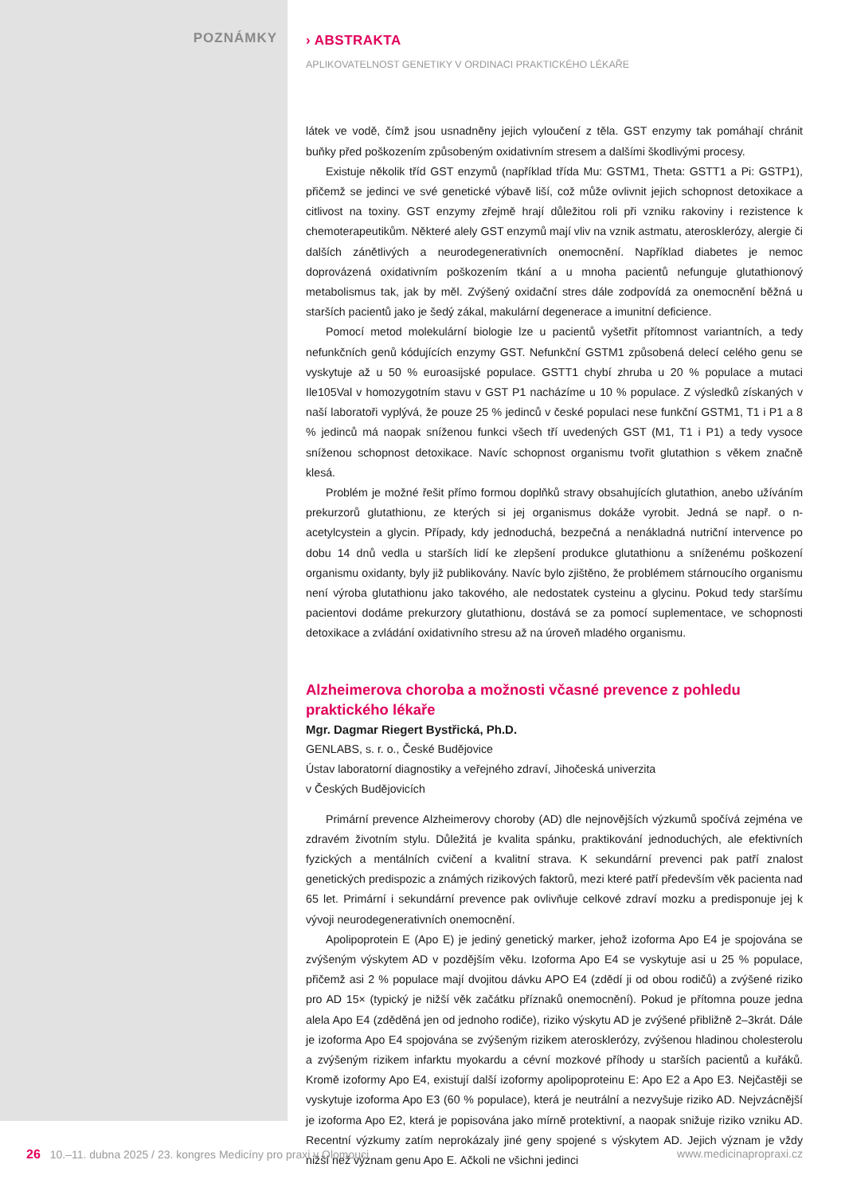POZNÁMKY
› ABSTRAKTA
APLIKOVATELNOST GENETIKY V ORDINACI PRAKTICKÉHO LÉKAŘE
látek ve vodě, čímž jsou usnadněny jejich vyloučení z těla. GST enzymy tak pomáhají chránit buňky před poškozením způsobeným oxidativním stresem a dalšími škodlivými procesy.
Existuje několik tříd GST enzymů (například třída Mu: GSTM1, Theta: GSTT1 a Pi: GSTP1), přičemž se jedinci ve své genetické výbavě liší, což může ovlivnit jejich schopnost detoxikace a citlivost na toxiny. GST enzymy zřejmě hrají důležitou roli při vzniku rakoviny i rezistence k chemoterapeutikům. Některé alely GST enzymů mají vliv na vznik astmatu, aterosklerózy, alergie či dalších zánětlivých a neurodegenerativních onemocnění. Například diabetes je nemoc doprovázená oxidativním poškozením tkání a u mnoha pacientů nefunguje glutathionový metabolismus tak, jak by měl. Zvýšený oxidační stres dále zodpovídá za onemocnění běžná u starších pacientů jako je šedý zákal, makulární degenerace a imunitní deficience.
Pomocí metod molekulární biologie lze u pacientů vyšetřit přítomnost variantních, a tedy nefunkčních genů kódujících enzymy GST. Nefunkční GSTM1 způsobená delecí celého genu se vyskytuje až u 50 % euroasijské populace. GSTT1 chybí zhruba u 20 % populace a mutaci Ile105Val v homozygotním stavu v GST P1 nacházíme u 10 % populace. Z výsledků získaných v naší laboratoři vyplývá, že pouze 25 % jedinců v české populaci nese funkční GSTM1, T1 i P1 a 8 % jedinců má naopak sníženou funkci všech tří uvedených GST (M1, T1 i P1) a tedy vysoce sníženou schopnost detoxikace. Navíc schopnost organismu tvořit glutathion s věkem značně klesá.
Problém je možné řešit přímo formou doplňků stravy obsahujících glutathion, anebo užíváním prekurzorů glutathionu, ze kterých si jej organismus dokáže vyrobit. Jedná se např. o n-acetylcystein a glycin. Případy, kdy jednoduchá, bezpečná a nenákladná nutriční intervence po dobu 14 dnů vedla u starších lidí ke zlepšení produkce glutathionu a sníženému poškození organismu oxidanty, byly již publikovány. Navíc bylo zjištěno, že problémem stárnoucího organismu není výroba glutathionu jako takového, ale nedostatek cysteinu a glycinu. Pokud tedy staršímu pacientovi dodáme prekurzory glutathionu, dostává se za pomocí suplementace, ve schopnosti detoxikace a zvládání oxidativního stresu až na úroveň mladého organismu.
Alzheimerova choroba a možnosti včasné prevence z pohledu praktického lékaře
Mgr. Dagmar Riegert Bystřická, Ph.D.
GENLABS, s. r. o., České Budějovice
Ústav laboratorní diagnostiky a veřejného zdraví, Jihočeská univerzita
v Českých Budějovicích
Primární prevence Alzheimerovy choroby (AD) dle nejnovějších výzkumů spočívá zejména ve zdravém životním stylu. Důležitá je kvalita spánku, praktikování jednoduchých, ale efektivních fyzických a mentálních cvičení a kvalitní strava. K sekundární prevenci pak patří znalost genetických predispozic a známých rizikových faktorů, mezi které patří především věk pacienta nad 65 let. Primární i sekundární prevence pak ovlivňuje celkové zdraví mozku a predisponuje jej k vývoji neurodegenerativních onemocnění.
Apolipoprotein E (Apo E) je jediný genetický marker, jehož izoforma Apo E4 je spojována se zvýšeným výskytem AD v pozdějším věku. Izoforma Apo E4 se vyskytuje asi u 25 % populace, přičemž asi 2 % populace mají dvojitou dávku APO E4 (zdědí ji od obou rodičů) a zvýšené riziko pro AD 15× (typický je nižší věk začátku příznaků onemocnění). Pokud je přítomna pouze jedna alela Apo E4 (zděděná jen od jednoho rodiče), riziko výskytu AD je zvýšené přibližně 2–3krát. Dále je izoforma Apo E4 spojována se zvýšeným rizikem aterosklerózy, zvýšenou hladinou cholesterolu a zvýšeným rizikem infarktu myokardu a cévní mozkové příhody u starších pacientů a kuřáků. Kromě izoformy Apo E4, existují další izoformy apolipoproteinu E: Apo E2 a Apo E3. Nejčastěji se vyskytuje izoforma Apo E3 (60 % populace), která je neutrální a nezvyšuje riziko AD. Nejvzácnější je izoforma Apo E2, která je popisována jako mírně protektivní, a naopak snižuje riziko vzniku AD. Recentní výzkumy zatím neprokázaly jiné geny spojené s výskytem AD. Jejich význam je vždy nižší než význam genu Apo E. Ačkoli ne všichni jedinci
26 10.–11. dubna 2025 / 23. kongres Medicíny pro praxi v Olomouci
www.medicinapropraxi.cz